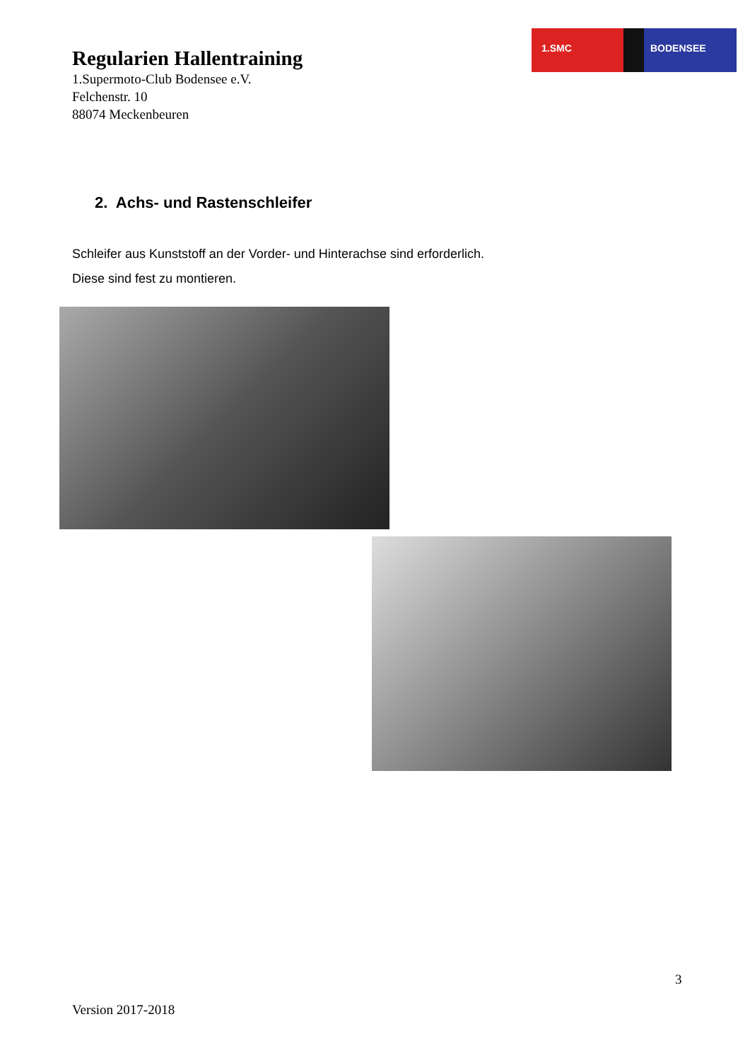1.SMC BODENSEE
Regularien Hallentraining
1.Supermoto-Club Bodensee e.V.
Felchenstr. 10
88074 Meckenbeuren
2. Achs- und Rastenschleifer
Schleifer aus Kunststoff an der Vorder- und Hinterachse sind erforderlich.
Diese sind fest zu montieren.
3
Version 2017-2018